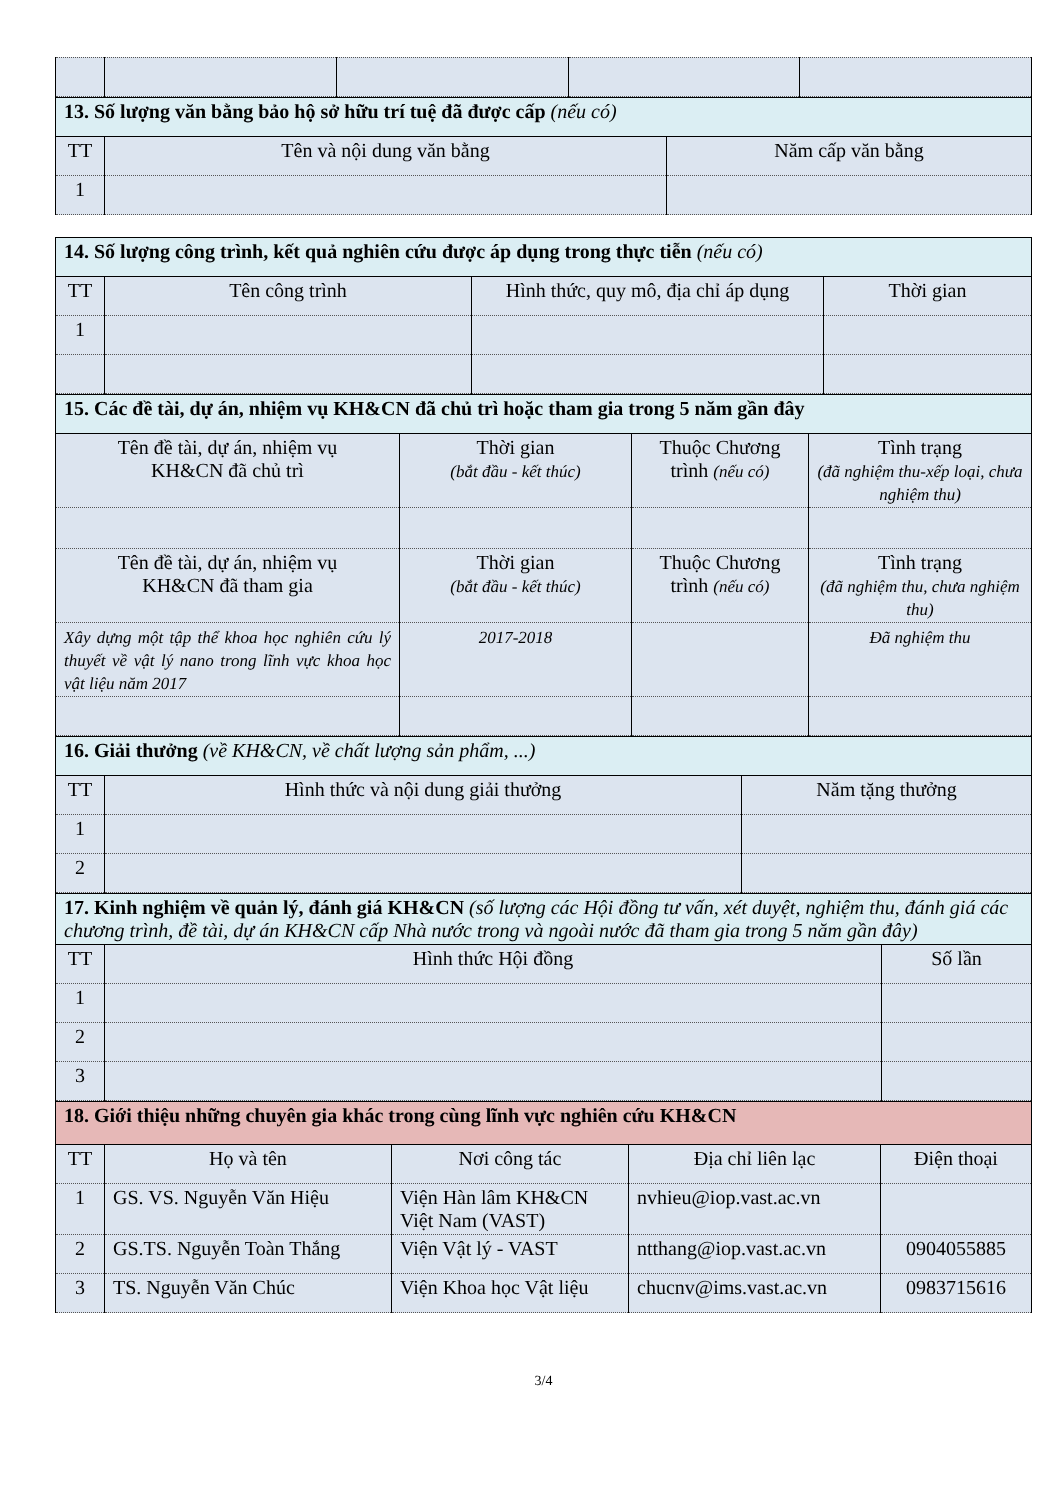| 13. Số lượng văn bằng bảo hộ sở hữu trí tuệ đã được cấp (nếu có) | | |
| TT | Tên và nội dung văn bằng | Năm cấp văn bằng |
| 1 | | |
| 14. Số lượng công trình, kết quả nghiên cứu được áp dụng trong thực tiễn (nếu có) | | | |
| TT | Tên công trình | Hình thức, quy mô, địa chỉ áp dụng | Thời gian |
| 1 | | | |
| 15. Các đề tài, dự án, nhiệm vụ KH&CN đã chủ trì hoặc tham gia trong 5 năm gần đây | | | |
| Tên đề tài, dự án, nhiệm vụ KH&CN đã chủ trì | Thời gian (bắt đầu - kết thúc) | Thuộc Chương trình (nếu có) | Tình trạng (đã nghiệm thu-xếp loại, chưa nghiệm thu) |
| Tên đề tài, dự án, nhiệm vụ KH&CN đã tham gia | Thời gian (bắt đầu - kết thúc) | Thuộc Chương trình (nếu có) | Tình trạng (đã nghiệm thu, chưa nghiệm thu) |
| Xây dựng một tập thể khoa học nghiên cứu lý thuyết về vật lý nano trong lĩnh vực khoa học vật liệu năm 2017 | 2017-2018 | | Đã nghiệm thu |
| 16. Giải thưởng (về KH&CN, về chất lượng sản phẩm, ...) | | |
| TT | Hình thức và nội dung giải thưởng | Năm tặng thưởng |
| 1 | | |
| 2 | | |
| 17. Kinh nghiệm về quản lý, đánh giá KH&CN (số lượng các Hội đồng tư vấn, xét duyệt, nghiệm thu, đánh giá các chương trình, đề tài, dự án KH&CN cấp Nhà nước trong và ngoài nước đã tham gia trong 5 năm gần đây) | | |
| TT | Hình thức Hội đồng | Số lần |
| 1 | | |
| 2 | | |
| 3 | | |
| 18. Giới thiệu những chuyên gia khác trong cùng lĩnh vực nghiên cứu KH&CN | | | | |
| TT | Họ và tên | Nơi công tác | Địa chỉ liên lạc | Điện thoại |
| 1 | GS. VS. Nguyễn Văn Hiệu | Viện Hàn lâm KH&CN Việt Nam (VAST) | nvhieu@iop.vast.ac.vn | |
| 2 | GS.TS. Nguyễn Toàn Thắng | Viện Vật lý - VAST | ntthang@iop.vast.ac.vn | 0904055885 |
| 3 | TS. Nguyễn Văn Chúc | Viện Khoa học Vật liệu | chucnv@ims.vast.ac.vn | 0983715616 |
3/4